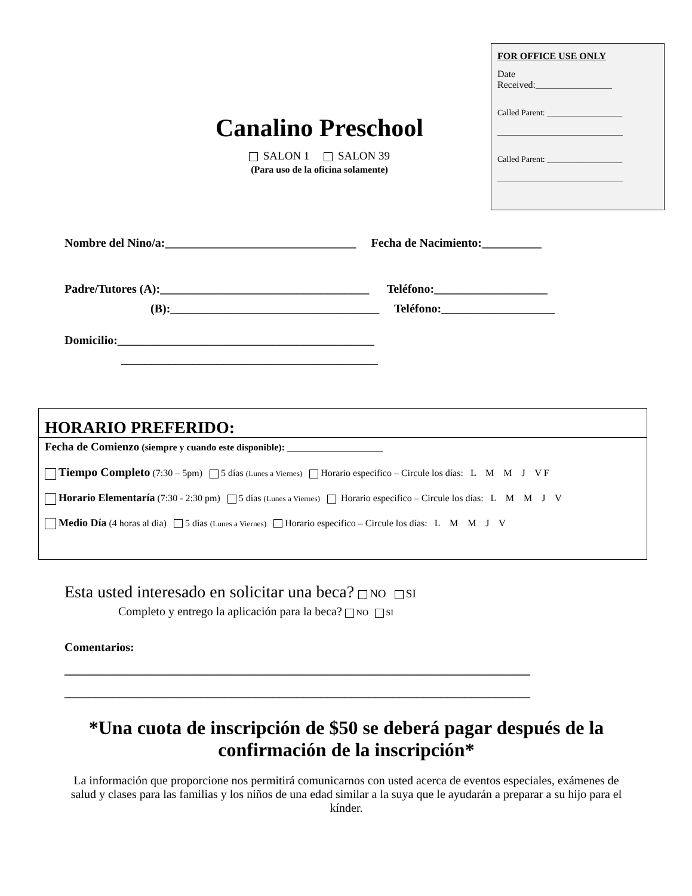FOR OFFICE USE ONLY
Date
Received:________________
Called Parent: __________________
______________________________
Called Parent: __________________
______________________________
Canalino Preschool
SALON 1 SALON 39
(Para uso de la oficina solamente)
Nombre del Nino/a:________________________________ Fecha de Nacimiento:__________
Padre/Tutores (A):___________________________________ Teléfono:___________________
(B):___________________________________ Teléfono:___________________
Domicilio:___________________________________________
___________________________________________
HORARIO PREFERIDO:
Fecha de Comienzo (siempre y cuando este disponible): ____________________
Tiempo Completo (7:30 – 5pm) 5 días (Lunes a Viernes) Horario especifico – Circule los días: L M M J V F
Horario Elementaría (7:30 - 2:30 pm) 5 días (Lunes a Viernes) Horario especifico – Circule los días: L M M J V
Medio Día (4 horas al dia) 5 días (Lunes a Viernes) Horario especifico – Circule los días: L M M J V
Esta usted interesado en solicitar una beca? NO SI
Completo y entrego la aplicación para la beca? NO SI
Comentarios:
______________________________________________________________________________
______________________________________________________________________________
*Una cuota de inscripción de $50 se deberá pagar después de la confirmación de la inscripción*
La información que proporcione nos permitirá comunicarnos con usted acerca de eventos especiales, exámenes de salud y clases para las familias y los niños de una edad similar a la suya que le ayudarán a preparar a su hijo para el kínder.